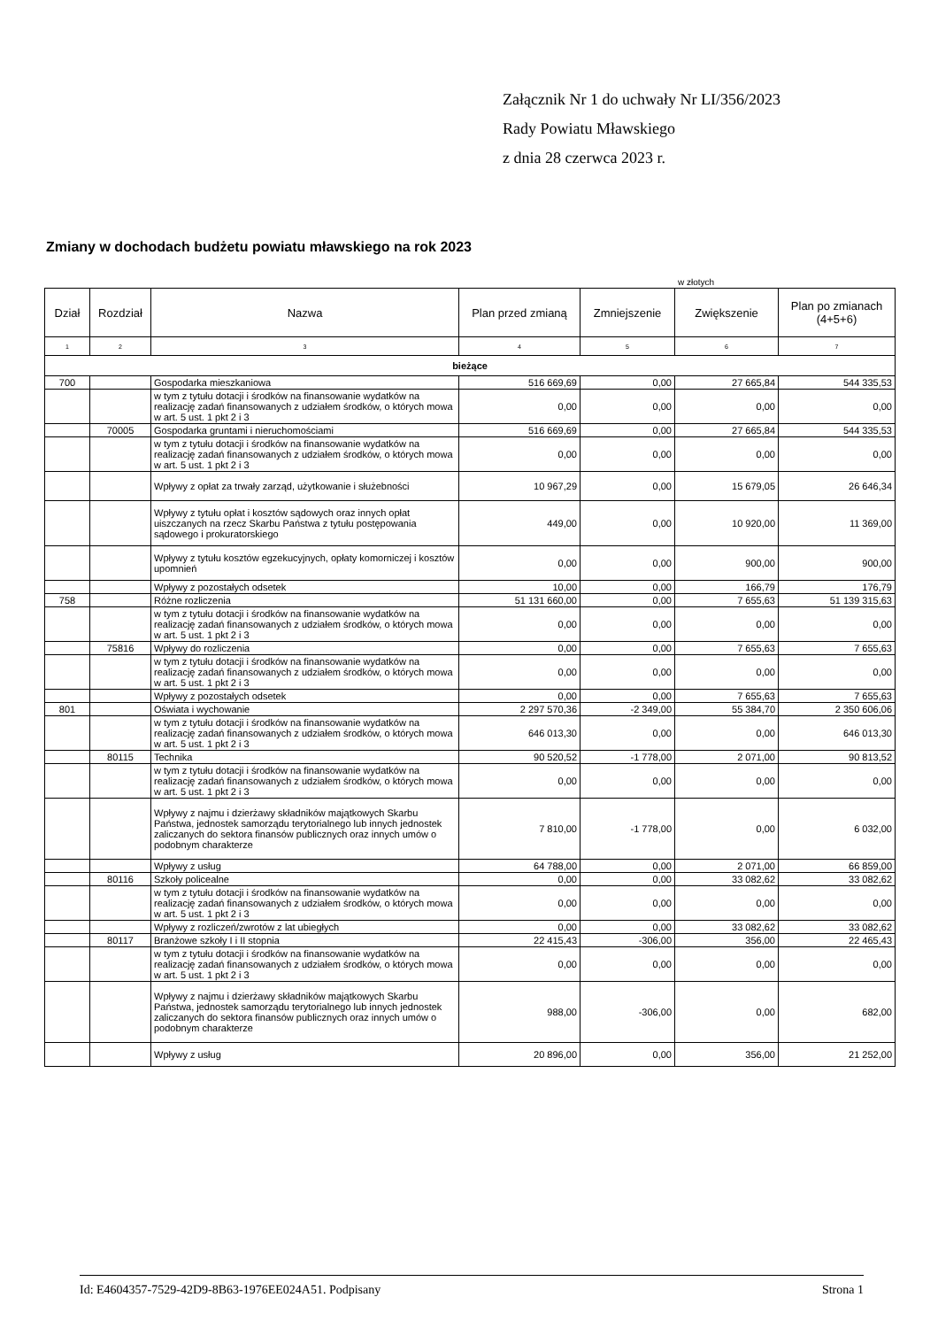Załącznik Nr 1 do uchwały Nr LI/356/2023
Rady Powiatu Mławskiego
z dnia 28 czerwca 2023 r.
Zmiany w dochodach budżetu powiatu mławskiego na rok 2023
w złotych
| Dział | Rozdział | Nazwa | Plan przed zmianą | Zmniejszenie | Zwiększenie | Plan po zmianach (4+5+6) |
| --- | --- | --- | --- | --- | --- | --- |
| 1 | 2 | 3 | 4 | 5 | 6 | 7 |
| bieżące | | | | | | |
| 700 | | Gospodarka mieszkaniowa | 516 669,69 | 0,00 | 27 665,84 | 544 335,53 |
| | | w tym z tytułu dotacji i środków na finansowanie wydatków na realizację zadań finansowanych z udziałem środków, o których mowa w art. 5 ust. 1 pkt 2 i 3 | 0,00 | 0,00 | 0,00 | 0,00 |
| | 70005 | Gospodarka gruntami i nieruchomościami | 516 669,69 | 0,00 | 27 665,84 | 544 335,53 |
| | | w tym z tytułu dotacji i środków na finansowanie wydatków na realizację zadań finansowanych z udziałem środków, o których mowa w art. 5 ust. 1 pkt 2 i 3 | 0,00 | 0,00 | 0,00 | 0,00 |
| | | Wpływy z opłat za trwały zarząd, użytkowanie i służebności | 10 967,29 | 0,00 | 15 679,05 | 26 646,34 |
| | | Wpływy z tytułu opłat i kosztów sądowych oraz innych opłat uiszczanych na rzecz Skarbu Państwa z tytułu postępowania sądowego i prokuratorskiego | 449,00 | 0,00 | 10 920,00 | 11 369,00 |
| | | Wpływy z tytułu kosztów egzekucyjnych, opłaty komorniczej i kosztów upomnień | 0,00 | 0,00 | 900,00 | 900,00 |
| | | Wpływy z pozostałych odsetek | 10,00 | 0,00 | 166,79 | 176,79 |
| 758 | | Różne rozliczenia | 51 131 660,00 | 0,00 | 7 655,63 | 51 139 315,63 |
| | | w tym z tytułu dotacji i środków na finansowanie wydatków na realizację zadań finansowanych z udziałem środków, o których mowa w art. 5 ust. 1 pkt 2 i 3 | 0,00 | 0,00 | 0,00 | 0,00 |
| | 75816 | Wpływy do rozliczenia | 0,00 | 0,00 | 7 655,63 | 7 655,63 |
| | | w tym z tytułu dotacji i środków na finansowanie wydatków na realizację zadań finansowanych z udziałem środków, o których mowa w art. 5 ust. 1 pkt 2 i 3 | 0,00 | 0,00 | 0,00 | 0,00 |
| | | Wpływy z pozostałych odsetek | 0,00 | 0,00 | 7 655,63 | 7 655,63 |
| 801 | | Oświata i wychowanie | 2 297 570,36 | -2 349,00 | 55 384,70 | 2 350 606,06 |
| | | w tym z tytułu dotacji i środków na finansowanie wydatków na realizację zadań finansowanych z udziałem środków, o których mowa w art. 5 ust. 1 pkt 2 i 3 | 646 013,30 | 0,00 | 0,00 | 646 013,30 |
| | 80115 | Technika | 90 520,52 | -1 778,00 | 2 071,00 | 90 813,52 |
| | | w tym z tytułu dotacji i środków na finansowanie wydatków na realizację zadań finansowanych z udziałem środków, o których mowa w art. 5 ust. 1 pkt 2 i 3 | 0,00 | 0,00 | 0,00 | 0,00 |
| | | Wpływy z najmu i dzierżawy składników majątkowych Skarbu Państwa, jednostek samorządu terytorialnego lub innych jednostek zaliczanych do sektora finansów publicznych oraz innych umów o podobnym charakterze | 7 810,00 | -1 778,00 | 0,00 | 6 032,00 |
| | | Wpływy z usług | 64 788,00 | 0,00 | 2 071,00 | 66 859,00 |
| | 80116 | Szkoły policealne | 0,00 | 0,00 | 33 082,62 | 33 082,62 |
| | | w tym z tytułu dotacji i środków na finansowanie wydatków na realizację zadań finansowanych z udziałem środków, o których mowa w art. 5 ust. 1 pkt 2 i 3 | 0,00 | 0,00 | 0,00 | 0,00 |
| | | Wpływy z rozliczeń/zwrotów z lat ubiegłych | 0,00 | 0,00 | 33 082,62 | 33 082,62 |
| | 80117 | Branżowe szkoły I i II stopnia | 22 415,43 | -306,00 | 356,00 | 22 465,43 |
| | | w tym z tytułu dotacji i środków na finansowanie wydatków na realizację zadań finansowanych z udziałem środków, o których mowa w art. 5 ust. 1 pkt 2 i 3 | 0,00 | 0,00 | 0,00 | 0,00 |
| | | Wpływy z najmu i dzierżawy składników majątkowych Skarbu Państwa, jednostek samorządu terytorialnego lub innych jednostek zaliczanych do sektora finansów publicznych oraz innych umów o podobnym charakterze | 988,00 | -306,00 | 0,00 | 682,00 |
| | | Wpływy z usług | 20 896,00 | 0,00 | 356,00 | 21 252,00 |
Id: E4604357-7529-42D9-8B63-1976EE024A51. Podpisany Strona 1